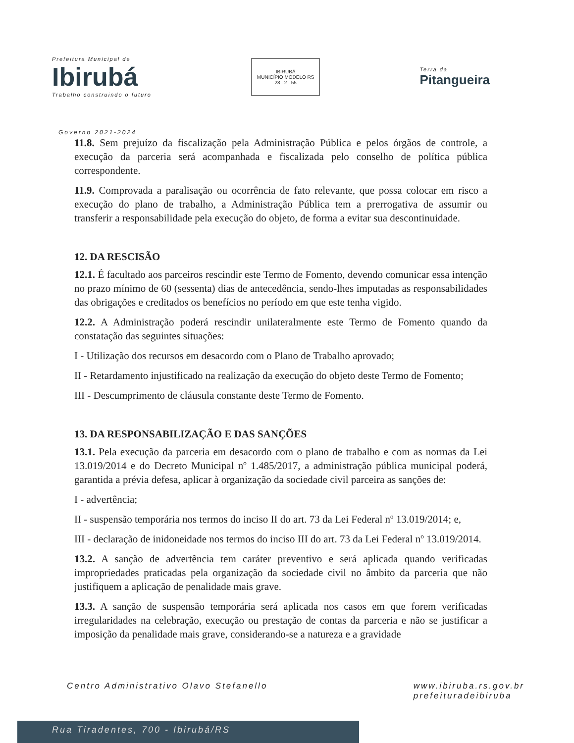Prefeitura Municipal de
Ibirubá
Trabalho construindo o futuro
IBIRUBÁ
MUNICÍPIO MODELO RS
28 . 2 . 55
Terra da
Pitangueira
Governo 2021-2024
11.8. Sem prejuízo da fiscalização pela Administração Pública e pelos órgãos de controle, a execução da parceria será acompanhada e fiscalizada pelo conselho de política pública correspondente.
11.9. Comprovada a paralisação ou ocorrência de fato relevante, que possa colocar em risco a execução do plano de trabalho, a Administração Pública tem a prerrogativa de assumir ou transferir a responsabilidade pela execução do objeto, de forma a evitar sua descontinuidade.
12. DA RESCISÃO
12.1. É facultado aos parceiros rescindir este Termo de Fomento, devendo comunicar essa intenção no prazo mínimo de 60 (sessenta) dias de antecedência, sendo-lhes imputadas as responsabilidades das obrigações e creditados os benefícios no período em que este tenha vigido.
12.2. A Administração poderá rescindir unilateralmente este Termo de Fomento quando da constatação das seguintes situações:
I - Utilização dos recursos em desacordo com o Plano de Trabalho aprovado;
II - Retardamento injustificado na realização da execução do objeto deste Termo de Fomento;
III - Descumprimento de cláusula constante deste Termo de Fomento.
13. DA RESPONSABILIZAÇÃO E DAS SANÇÕES
13.1. Pela execução da parceria em desacordo com o plano de trabalho e com as normas da Lei 13.019/2014 e do Decreto Municipal nº 1.485/2017, a administração pública municipal poderá, garantida a prévia defesa, aplicar à organização da sociedade civil parceira as sanções de:
I - advertência;
II - suspensão temporária nos termos do inciso II do art. 73 da Lei Federal nº 13.019/2014; e,
III - declaração de inidoneidade nos termos do inciso III do art. 73 da Lei Federal nº 13.019/2014.
13.2. A sanção de advertência tem caráter preventivo e será aplicada quando verificadas impropriedades praticadas pela organização da sociedade civil no âmbito da parceria que não justifiquem a aplicação de penalidade mais grave.
13.3. A sanção de suspensão temporária será aplicada nos casos em que forem verificadas irregularidades na celebração, execução ou prestação de contas da parceria e não se justificar a imposição da penalidade mais grave, considerando-se a natureza e a gravidade
Centro Administrativo Olavo Stefanello
www.ibiruba.rs.gov.br
prefeituradeibiruba
Rua Tiradentes, 700 - Ibirubá/RS